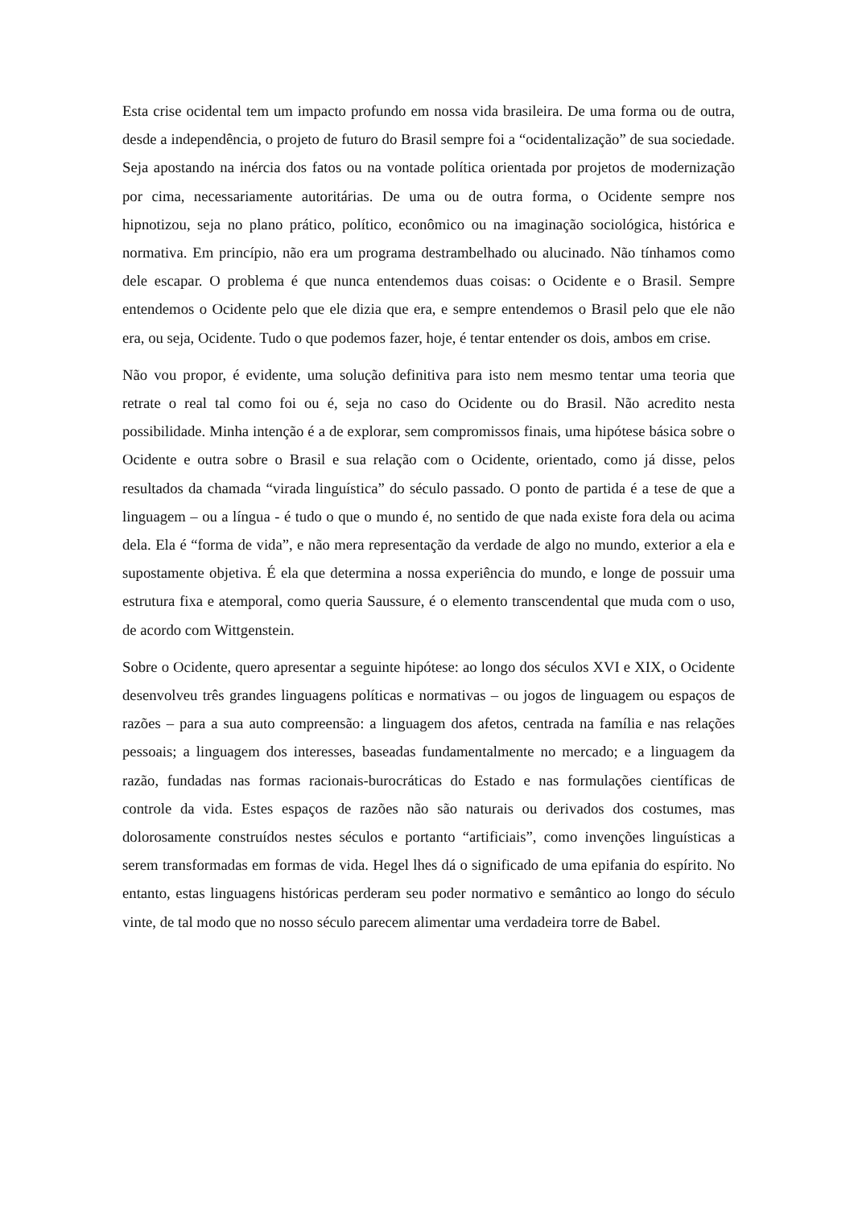Esta crise ocidental tem um impacto profundo em nossa vida brasileira. De uma forma ou de outra, desde a independência, o projeto de futuro do Brasil sempre foi a “ocidentalização” de sua sociedade. Seja apostando na inércia dos fatos ou na vontade política orientada por projetos de modernização por cima, necessariamente autoritárias. De uma ou de outra forma, o Ocidente sempre nos hipnotizou, seja no plano prático, político, econômico ou na imaginação sociológica, histórica e normativa. Em princípio, não era um programa destrambelhado ou alucinado. Não tínhamos como dele escapar. O problema é que nunca entendemos duas coisas: o Ocidente e o Brasil. Sempre entendemos o Ocidente pelo que ele dizia que era, e sempre entendemos o Brasil pelo que ele não era, ou seja, Ocidente. Tudo o que podemos fazer, hoje, é tentar entender os dois, ambos em crise.
Não vou propor, é evidente, uma solução definitiva para isto nem mesmo tentar uma teoria que retrate o real tal como foi ou é, seja no caso do Ocidente ou do Brasil. Não acredito nesta possibilidade. Minha intenção é a de explorar, sem compromissos finais, uma hipótese básica sobre o Ocidente e outra sobre o Brasil e sua relação com o Ocidente, orientado, como já disse, pelos resultados da chamada “virada linguística” do século passado. O ponto de partida é a tese de que a linguagem – ou a língua - é tudo o que o mundo é, no sentido de que nada existe fora dela ou acima dela. Ela é “forma de vida”, e não mera representação da verdade de algo no mundo, exterior a ela e supostamente objetiva. É ela que determina a nossa experiência do mundo, e longe de possuir uma estrutura fixa e atemporal, como queria Saussure, é o elemento transcendental que muda com o uso, de acordo com Wittgenstein.
Sobre o Ocidente, quero apresentar a seguinte hipótese: ao longo dos séculos XVI e XIX, o Ocidente desenvolveu três grandes linguagens políticas e normativas – ou jogos de linguagem ou espaços de razões – para a sua auto compreensão: a linguagem dos afetos, centrada na família e nas relações pessoais; a linguagem dos interesses, baseadas fundamentalmente no mercado; e a linguagem da razão, fundadas nas formas racionais-burocráticas do Estado e nas formulações científicas de controle da vida. Estes espaços de razões não são naturais ou derivados dos costumes, mas dolorosamente construídos nestes séculos e portanto “artificiais”, como invenções linguísticas a serem transformadas em formas de vida. Hegel lhes dá o significado de uma epifania do espírito. No entanto, estas linguagens históricas perderam seu poder normativo e semântico ao longo do século vinte, de tal modo que no nosso século parecem alimentar uma verdadeira torre de Babel.